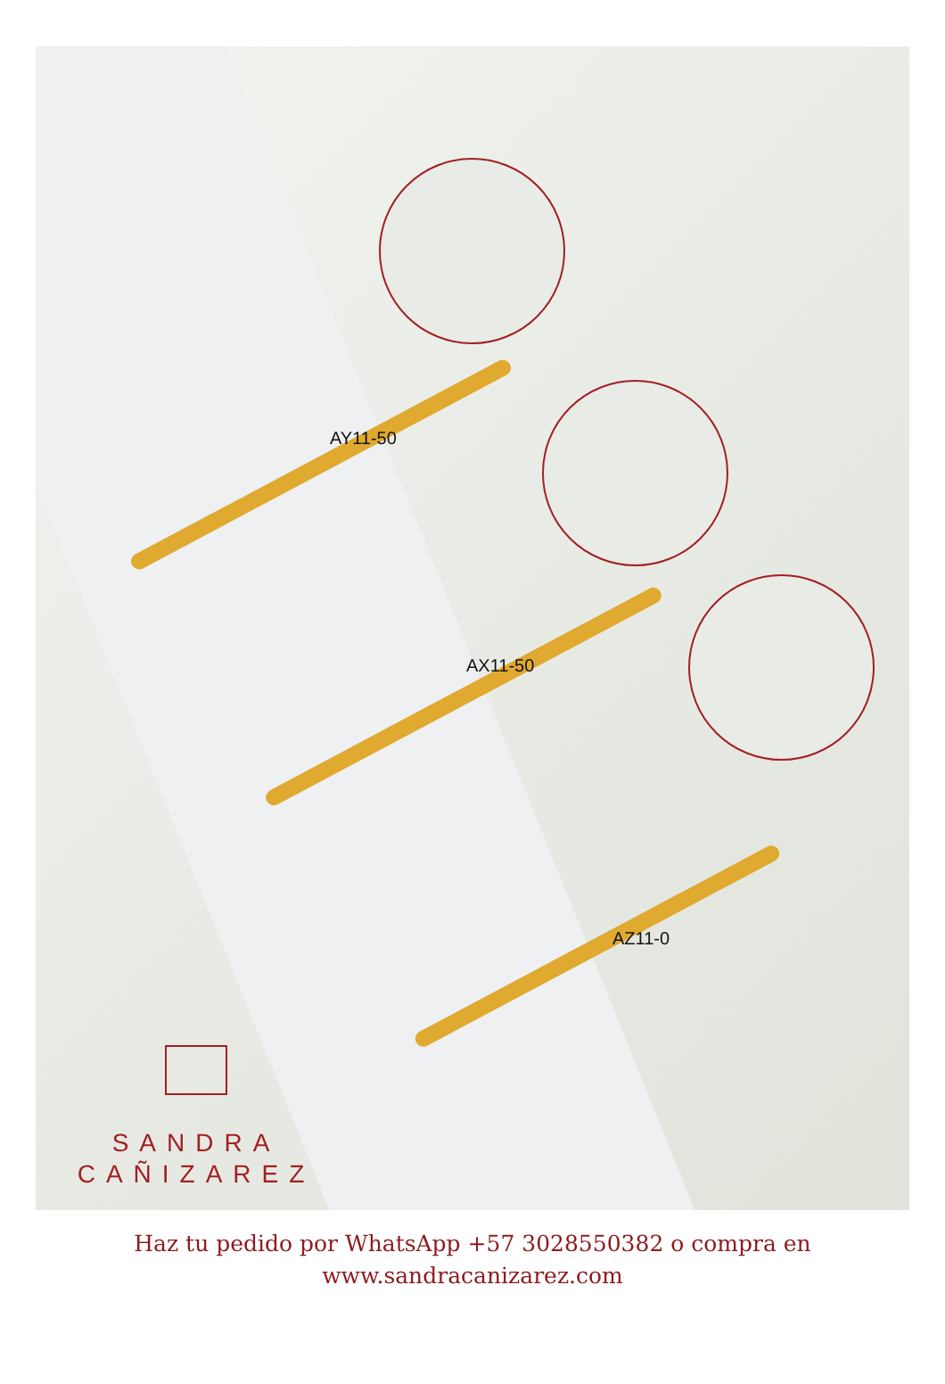AY11-50
AX11-50
AZ11-0
SANDRA
CAÑIZAREZ
Haz tu pedido por WhatsApp +57 3028550382 o compra en
www.sandracanizarez.com